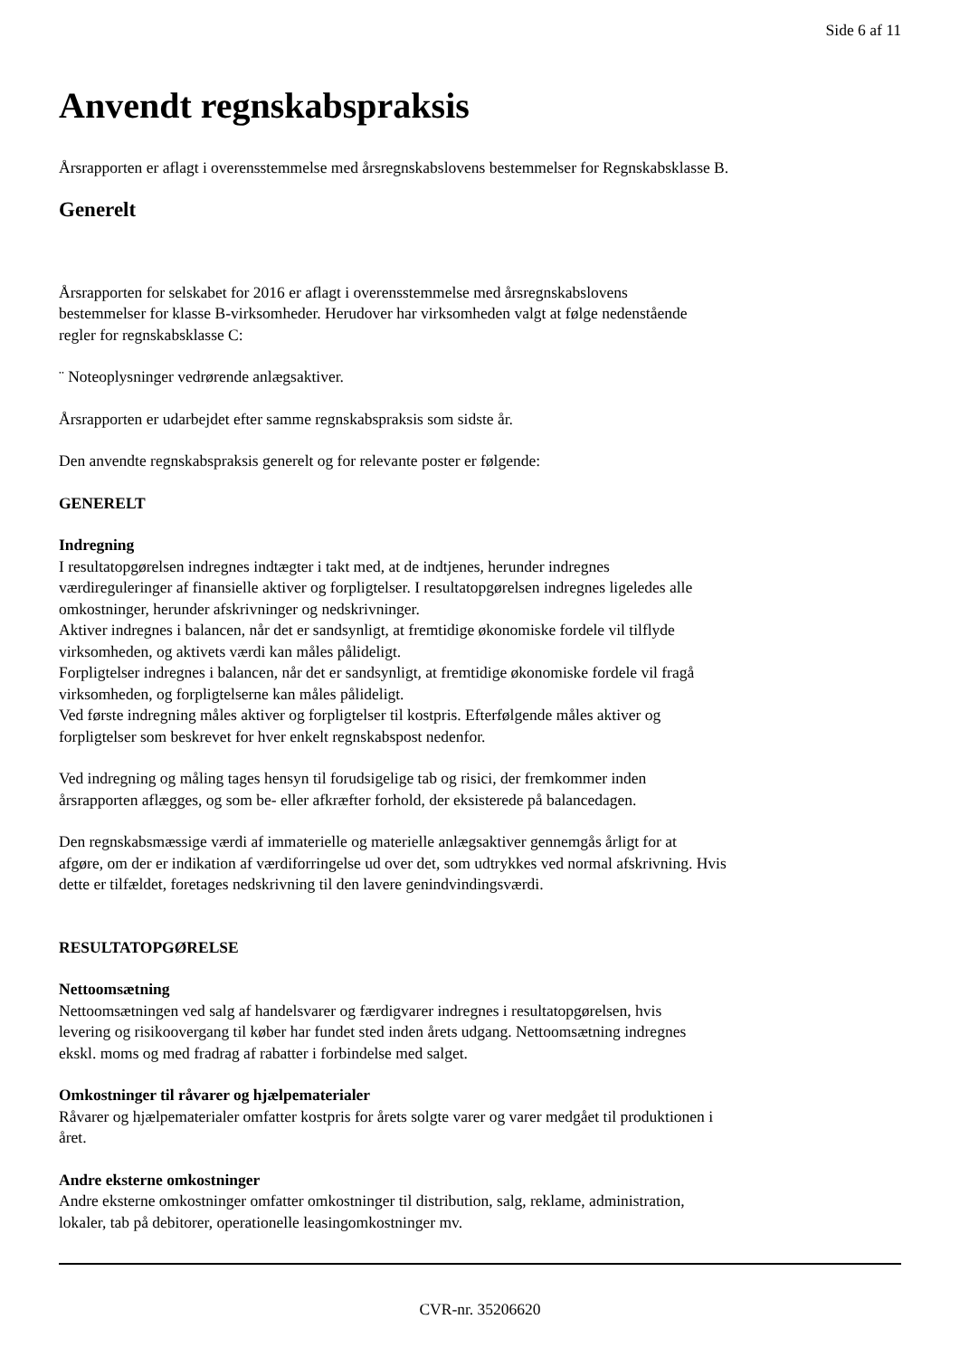Side 6 af 11
Anvendt regnskabspraksis
Årsrapporten er aflagt i overensstemmelse med årsregnskabslovens bestemmelser for Regnskabsklasse B.
Generelt
Årsrapporten for selskabet for 2016 er aflagt i overensstemmelse med årsregnskabslovens
bestemmelser for klasse B-virksomheder. Herudover har virksomheden valgt at følge nedenstående
regler for regnskabsklasse C:
¨ Noteoplysninger vedrørende anlægsaktiver.
Årsrapporten er udarbejdet efter samme regnskabspraksis som sidste år.
Den anvendte regnskabspraksis generelt og for relevante poster er følgende:
GENERELT
Indregning
I resultatopgørelsen indregnes indtægter i takt med, at de indtjenes, herunder indregnes
værdireguleringer af finansielle aktiver og forpligtelser. I resultatopgørelsen indregnes ligeledes alle
omkostninger, herunder afskrivninger og nedskrivninger.
Aktiver indregnes i balancen, når det er sandsynligt, at fremtidige økonomiske fordele vil tilflyde
virksomheden, og aktivets værdi kan måles pålideligt.
Forpligtelser indregnes i balancen, når det er sandsynligt, at fremtidige økonomiske fordele vil fragå
virksomheden, og forpligtelserne kan måles pålideligt.
Ved første indregning måles aktiver og forpligtelser til kostpris. Efterfølgende måles aktiver og
forpligtelser som beskrevet for hver enkelt regnskabspost nedenfor.
Ved indregning og måling tages hensyn til forudsigelige tab og risici, der fremkommer inden
årsrapporten aflægges, og som be- eller afkræfter forhold, der eksisterede på balancedagen.
Den regnskabsmæssige værdi af immaterielle og materielle anlægsaktiver gennemgås årligt for at
afgøre, om der er indikation af værdiforringelse ud over det, som udtrykkes ved normal afskrivning. Hvis
dette er tilfældet, foretages nedskrivning til den lavere genindvindingsværdi.
RESULTATOPGØRELSE
Nettoomsætning
Nettoomsætningen ved salg af handelsvarer og færdigvarer indregnes i resultatopgørelsen, hvis
levering og risikoovergang til køber har fundet sted inden årets udgang. Nettoomsætning indregnes
ekskl. moms og med fradrag af rabatter i forbindelse med salget.
Omkostninger til råvarer og hjælpematerialer
Råvarer og hjælpematerialer omfatter kostpris for årets solgte varer og varer medgået til produktionen i
året.
Andre eksterne omkostninger
Andre eksterne omkostninger omfatter omkostninger til distribution, salg, reklame, administration,
lokaler, tab på debitorer, operationelle leasingomkostninger mv.
CVR-nr. 35206620